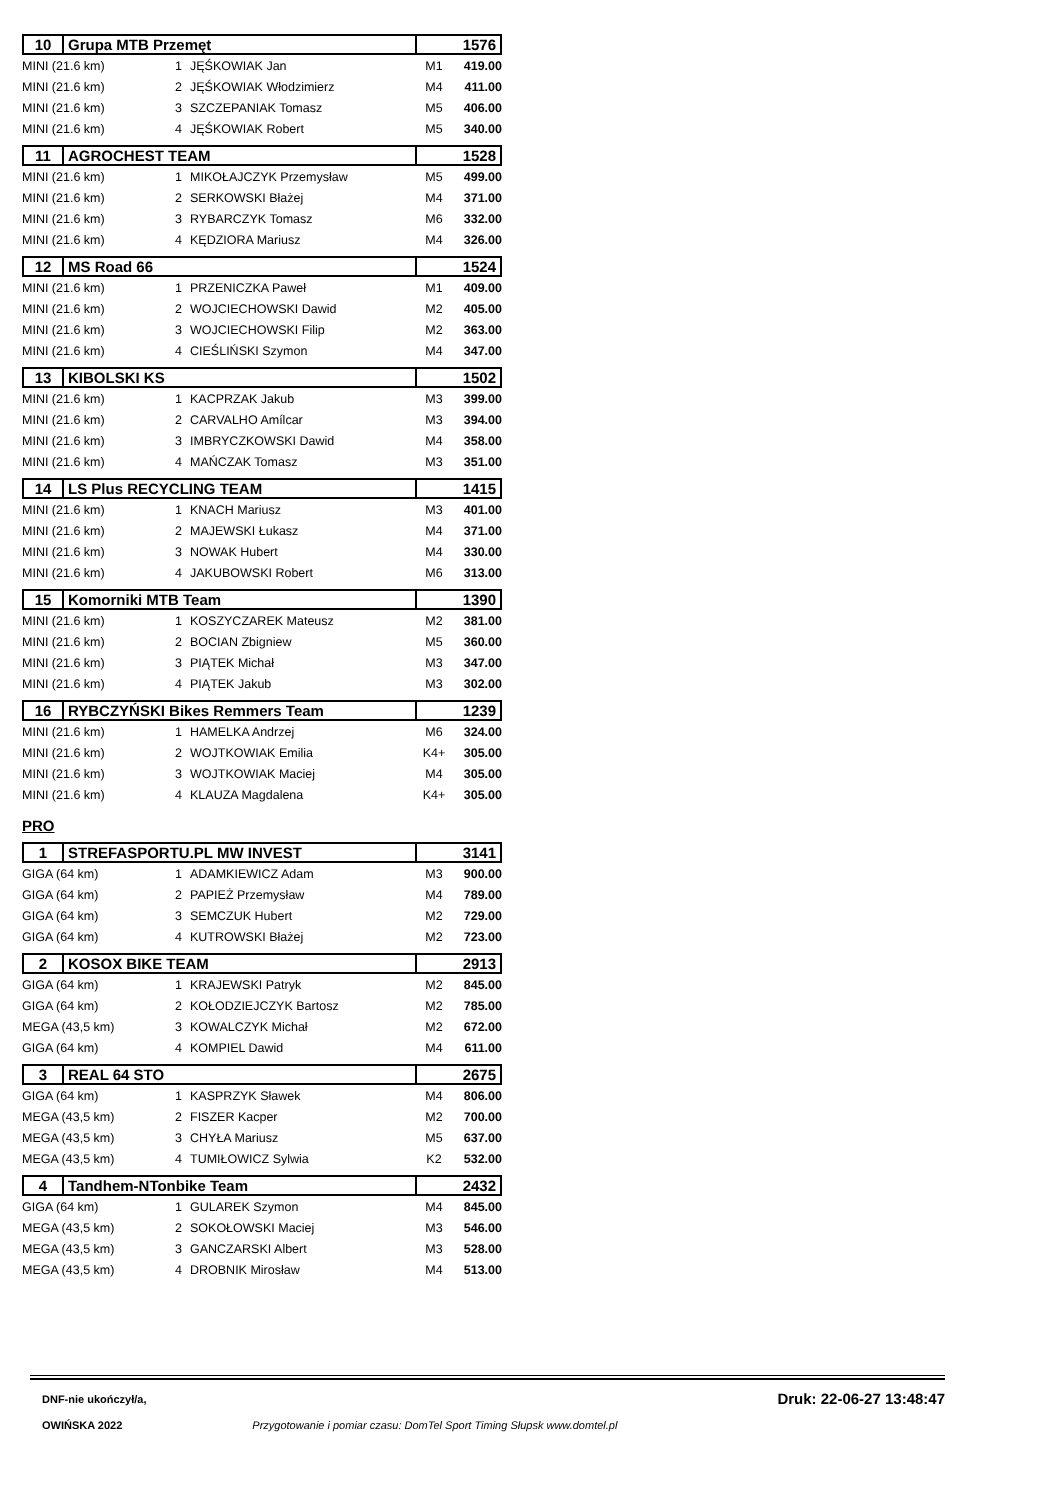| 10 | Grupa MTB Przemęt | 1576 |
| MINI (21.6 km) | 1 | JĘŚKOWIAK Jan | M1 | 419.00 |
| MINI (21.6 km) | 2 | JĘŚKOWIAK Włodzimierz | M4 | 411.00 |
| MINI (21.6 km) | 3 | SZCZEPANIAK Tomasz | M5 | 406.00 |
| MINI (21.6 km) | 4 | JĘŚKOWIAK Robert | M5 | 340.00 |
| 11 | AGROCHEST TEAM | 1528 |
| MINI (21.6 km) | 1 | MIKOŁAJCZYK Przemysław | M5 | 499.00 |
| MINI (21.6 km) | 2 | SERKOWSKI Błażej | M4 | 371.00 |
| MINI (21.6 km) | 3 | RYBARCZYK Tomasz | M6 | 332.00 |
| MINI (21.6 km) | 4 | KĘDZIORA Mariusz | M4 | 326.00 |
| 12 | MS Road 66 | 1524 |
| MINI (21.6 km) | 1 | PRZENICZKA Paweł | M1 | 409.00 |
| MINI (21.6 km) | 2 | WOJCIECHOWSKI Dawid | M2 | 405.00 |
| MINI (21.6 km) | 3 | WOJCIECHOWSKI Filip | M2 | 363.00 |
| MINI (21.6 km) | 4 | CIEŚLIŃSKI Szymon | M4 | 347.00 |
| 13 | KIBOLSKI KS | 1502 |
| MINI (21.6 km) | 1 | KACPRZAK Jakub | M3 | 399.00 |
| MINI (21.6 km) | 2 | CARVALHO Amílcar | M3 | 394.00 |
| MINI (21.6 km) | 3 | IMBRYCZKOWSKI Dawid | M4 | 358.00 |
| MINI (21.6 km) | 4 | MAŃCZAK Tomasz | M3 | 351.00 |
| 14 | LS Plus RECYCLING TEAM | 1415 |
| MINI (21.6 km) | 1 | KNACH Mariusz | M3 | 401.00 |
| MINI (21.6 km) | 2 | MAJEWSKI Łukasz | M4 | 371.00 |
| MINI (21.6 km) | 3 | NOWAK Hubert | M4 | 330.00 |
| MINI (21.6 km) | 4 | JAKUBOWSKI Robert | M6 | 313.00 |
| 15 | Komorniki MTB Team | 1390 |
| MINI (21.6 km) | 1 | KOSZYCZAREK Mateusz | M2 | 381.00 |
| MINI (21.6 km) | 2 | BOCIAN Zbigniew | M5 | 360.00 |
| MINI (21.6 km) | 3 | PIĄTEK Michał | M3 | 347.00 |
| MINI (21.6 km) | 4 | PIĄTEK Jakub | M3 | 302.00 |
| 16 | RYBCZYŃSKI Bikes Remmers Team | 1239 |
| MINI (21.6 km) | 1 | HAMELKA Andrzej | M6 | 324.00 |
| MINI (21.6 km) | 2 | WOJTKOWIAK Emilia | K4+ | 305.00 |
| MINI (21.6 km) | 3 | WOJTKOWIAK Maciej | M4 | 305.00 |
| MINI (21.6 km) | 4 | KLAUZA Magdalena | K4+ | 305.00 |
PRO
| 1 | STREFASPORTU.PL MW INVEST | 3141 |
| GIGA (64 km) | 1 | ADAMKIEWICZ Adam | M3 | 900.00 |
| GIGA (64 km) | 2 | PAPIEŻ Przemysław | M4 | 789.00 |
| GIGA (64 km) | 3 | SEMCZUK Hubert | M2 | 729.00 |
| GIGA (64 km) | 4 | KUTROWSKI Błażej | M2 | 723.00 |
| 2 | KOSOX BIKE TEAM | 2913 |
| GIGA (64 km) | 1 | KRAJEWSKI Patryk | M2 | 845.00 |
| GIGA (64 km) | 2 | KOŁODZIEJCZYK Bartosz | M2 | 785.00 |
| MEGA (43,5 km) | 3 | KOWALCZYK Michał | M2 | 672.00 |
| GIGA (64 km) | 4 | KOMPIEL Dawid | M4 | 611.00 |
| 3 | REAL 64 STO | 2675 |
| GIGA (64 km) | 1 | KASPRZYK Sławek | M4 | 806.00 |
| MEGA (43,5 km) | 2 | FISZER Kacper | M2 | 700.00 |
| MEGA (43,5 km) | 3 | CHYŁA Mariusz | M5 | 637.00 |
| MEGA (43,5 km) | 4 | TUMIŁOWICZ Sylwia | K2 | 532.00 |
| 4 | Tandhem-NTonbike Team | 2432 |
| GIGA (64 km) | 1 | GULAREK Szymon | M4 | 845.00 |
| MEGA (43,5 km) | 2 | SOKOŁOWSKI Maciej | M3 | 546.00 |
| MEGA (43,5 km) | 3 | GANCZARSKI Albert | M3 | 528.00 |
| MEGA (43,5 km) | 4 | DROBNIK Mirosław | M4 | 513.00 |
DNF-nie ukończył/a, Druk: 22-06-27 13:48:47
OWIŃSKA 2022 Przygotowanie i pomiar czasu: DomTel Sport Timing Słupsk www.domtel.pl